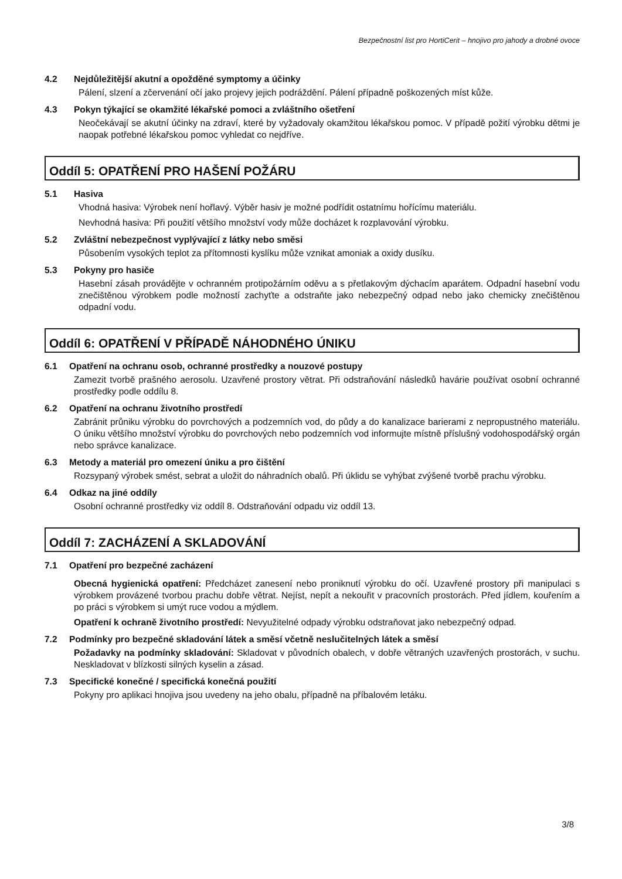Bezpečnostní list pro HortiCerit – hnojivo pro jahody a drobné ovoce
4.2 Nejdůležitější akutní a opožděné symptomy a účinky
Pálení, slzení a zčervenání očí jako projevy jejich podráždění. Pálení případně poškozených míst kůže.
4.3 Pokyn týkající se okamžité lékařské pomoci a zvláštního ošetření
Neočekávají se akutní účinky na zdraví, které by vyžadovaly okamžitou lékařskou pomoc. V případě požití výrobku dětmi je naopak potřebné lékařskou pomoc vyhledat co nejdříve.
Oddíl 5: OPATŘENÍ PRO HAŠENÍ POŽÁRU
5.1 Hasiva
Vhodná hasiva: Výrobek není hořlavý. Výběr hasiv je možné podřídit ostatnímu hořícímu materiálu.
Nevhodná hasiva: Při použití většího množství vody může docházet k rozplavování výrobku.
5.2 Zvláštní nebezpečnost vyplývající z látky nebo směsi
Působením vysokých teplot za přítomnosti kyslíku může vznikat amoniak a oxidy dusíku.
5.3 Pokyny pro hasiče
Hasební zásah provádějte v ochranném protipožárním oděvu a s přetlakovým dýchacím aparátem. Odpadní hasební vodu znečištěnou výrobkem podle možností zachyťte a odstraňte jako nebezpečný odpad nebo jako chemicky znečištěnou odpadní vodu.
Oddíl 6: OPATŘENÍ V PŘÍPADĚ NÁHODNÉHO ÚNIKU
6.1 Opatření na ochranu osob, ochranné prostředky a nouzové postupy
Zamezit tvorbě prašného aerosolu. Uzavřené prostory větrat. Při odstraňování následků havárie používat osobní ochranné prostředky podle oddílu 8.
6.2 Opatření na ochranu životního prostředí
Zabránit průniku výrobku do povrchových a podzemních vod, do půdy a do kanalizace barierami z nepropustného materiálu. O úniku většího množství výrobku do povrchových nebo podzemních vod informujte místně příslušný vodohospodářský orgán nebo správce kanalizace.
6.3 Metody a materiál pro omezení úniku a pro čištění
Rozsypaný výrobek smést, sebrat a uložit do náhradních obalů. Při úklidu se vyhýbat zvýšené tvorbě prachu výrobku.
6.4 Odkaz na jiné oddíly
Osobní ochranné prostředky viz oddíl 8. Odstraňování odpadu viz oddíl 13.
Oddíl 7: ZACHÁZENÍ A SKLADOVÁNÍ
7.1 Opatření pro bezpečné zacházení
Obecná hygienická opatření: Předcházet zanesení nebo proniknutí výrobku do očí. Uzavřené prostory při manipulaci s výrobkem provázené tvorbou prachu dobře větrat. Nejíst, nepít a nekouřit v pracovních prostorách. Před jídlem, kouřením a po práci s výrobkem si umýt ruce vodou a mýdlem.
Opatření k ochraně životního prostředí: Nevyužitelné odpady výrobku odstraňovat jako nebezpečný odpad.
7.2 Podmínky pro bezpečné skladování látek a směsí včetně neslučitelných látek a směsí
Požadavky na podmínky skladování: Skladovat v původních obalech, v dobře větraných uzavřených prostorách, v suchu. Neskladovat v blízkosti silných kyselin a zásad.
7.3 Specifické konečné / specifická konečná použití
Pokyny pro aplikaci hnojiva jsou uvedeny na jeho obalu, případně na příbalovém letáku.
3/8